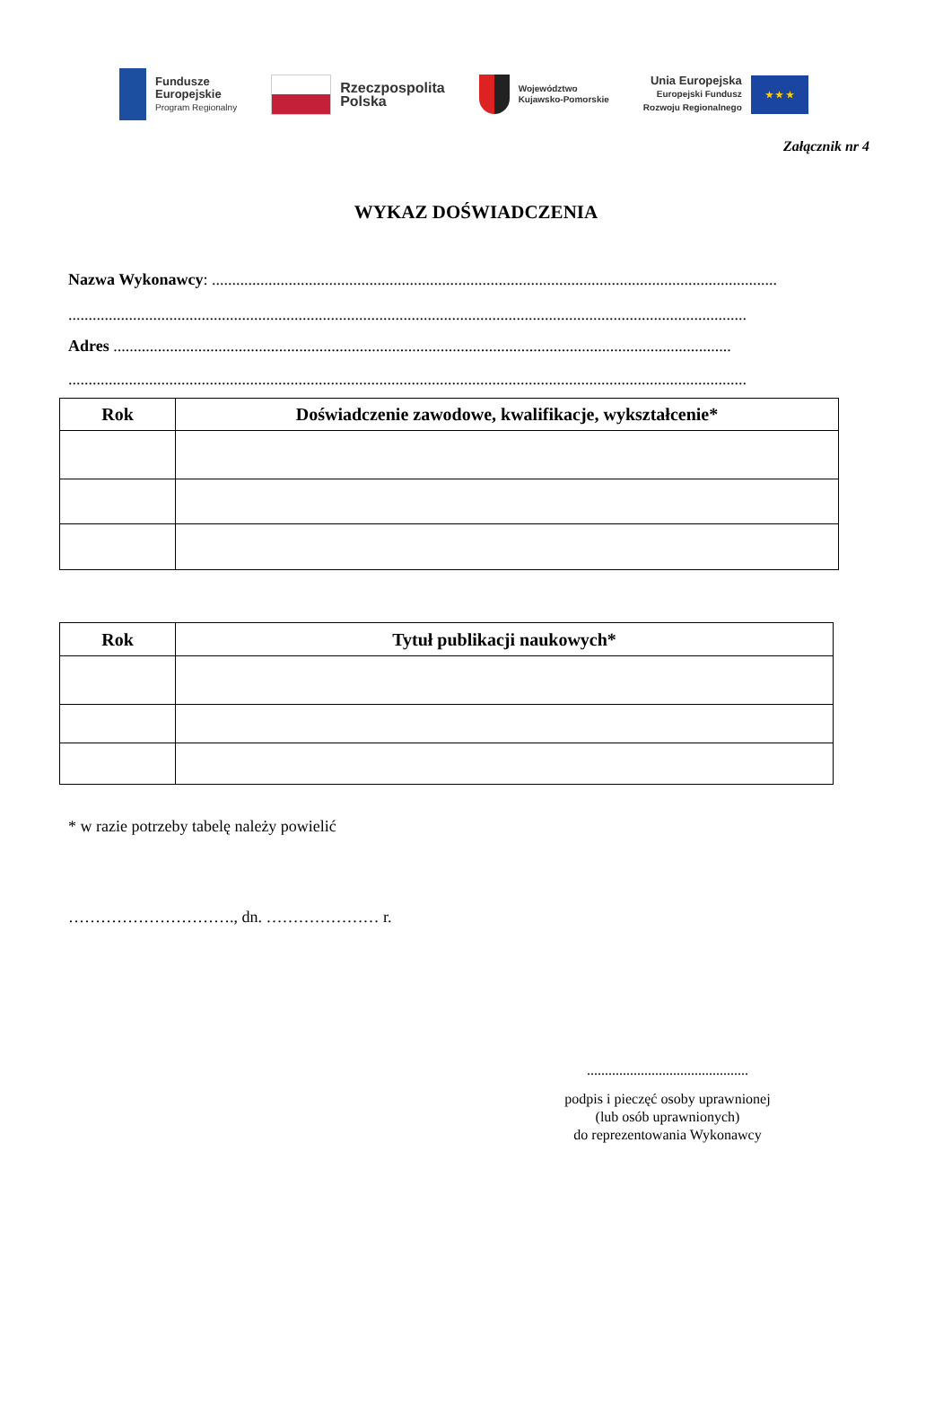Fundusze
Europejskie
Program Regionalny
Rzeczpospolita
Polska
Województwo
Kujawsko-Pomorskie
Unia Europejska
Europejski Fundusz
Rozwoju Regionalnego
★ ★ ★
Załącznik nr 4
WYKAZ DOŚWIADCZENIA
Nazwa Wykonawcy: ............................................................................................................................................
........................................................................................................................................................................
Adres .........................................................................................................................................................
........................................................................................................................................................................
| Rok | Doświadczenie zawodowe, kwalifikacje, wykształcenie* |
| --- | --- |
| Rok | Tytuł publikacji naukowych* |
| --- | --- |
* w razie potrzeby tabelę należy powielić
…………………………., dn. ………………… r.
.............................................
podpis i pieczęć osoby uprawnionej
(lub osób uprawnionych)
do reprezentowania Wykonawcy